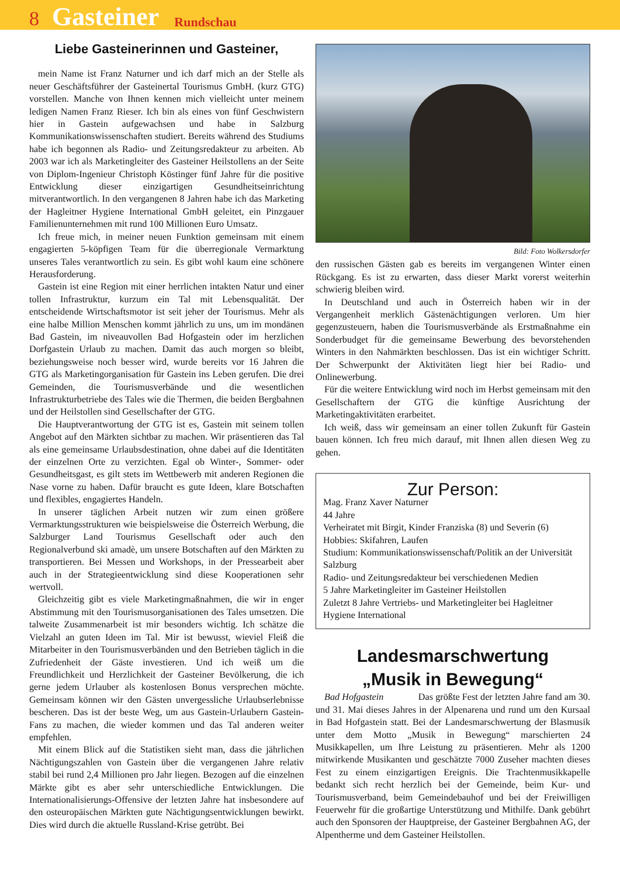8 Gasteiner Rundschau
Liebe Gasteinerinnen und Gasteiner,
mein Name ist Franz Naturner und ich darf mich an der Stelle als neuer Geschäftsführer der Gasteinertal Tourismus GmbH. (kurz GTG) vorstellen. Manche von Ihnen kennen mich vielleicht unter meinem ledigen Namen Franz Rieser. Ich bin als eines von fünf Geschwistern hier in Gastein aufgewachsen und habe in Salzburg Kommunikationswissenschaften studiert. Bereits während des Studiums habe ich begonnen als Radio- und Zeitungsredakteur zu arbeiten. Ab 2003 war ich als Marketingleiter des Gasteiner Heilstollens an der Seite von Diplom-Ingenieur Christoph Köstinger fünf Jahre für die positive Entwicklung dieser einzigartigen Gesundheitseinrichtung mitverantwortlich. In den vergangenen 8 Jahren habe ich das Marketing der Hagleitner Hygiene International GmbH geleitet, ein Pinzgauer Familienunternehmen mit rund 100 Millionen Euro Umsatz.
Ich freue mich, in meiner neuen Funktion gemeinsam mit einem engagierten 5-köpfigen Team für die überregionale Vermarktung unseres Tales verantwortlich zu sein. Es gibt wohl kaum eine schönere Herausforderung.
Gastein ist eine Region mit einer herrlichen intakten Natur und einer tollen Infrastruktur, kurzum ein Tal mit Lebensqualität. Der entscheidende Wirtschaftsmotor ist seit jeher der Tourismus. Mehr als eine halbe Million Menschen kommt jährlich zu uns, um im mondänen Bad Gastein, im niveauvollen Bad Hofgastein oder im herzlichen Dorfgastein Urlaub zu machen. Damit das auch morgen so bleibt, beziehungsweise noch besser wird, wurde bereits vor 16 Jahren die GTG als Marketingorganisation für Gastein ins Leben gerufen. Die drei Gemeinden, die Tourismusverbände und die wesentlichen Infrastrukturbetriebe des Tales wie die Thermen, die beiden Bergbahnen und der Heilstollen sind Gesellschafter der GTG.
Die Hauptverantwortung der GTG ist es, Gastein mit seinem tollen Angebot auf den Märkten sichtbar zu machen. Wir präsentieren das Tal als eine gemeinsame Urlaubsdestination, ohne dabei auf die Identitäten der einzelnen Orte zu verzichten. Egal ob Winter-, Sommer- oder Gesundheitsgast, es gilt stets im Wettbewerb mit anderen Regionen die Nase vorne zu haben. Dafür braucht es gute Ideen, klare Botschaften und flexibles, engagiertes Handeln.
In unserer täglichen Arbeit nutzen wir zum einen größere Vermarktungsstrukturen wie beispielsweise die Österreich Werbung, die Salzburger Land Tourismus Gesellschaft oder auch den Regionalverbund ski amadè, um unsere Botschaften auf den Märkten zu transportieren. Bei Messen und Workshops, in der Pressearbeit aber auch in der Strategieentwicklung sind diese Kooperationen sehr wertvoll.
Gleichzeitig gibt es viele Marketingmaßnahmen, die wir in enger Abstimmung mit den Tourismusorganisationen des Tales umsetzen. Die talweite Zusammenarbeit ist mir besonders wichtig. Ich schätze die Vielzahl an guten Ideen im Tal. Mir ist bewusst, wieviel Fleiß die Mitarbeiter in den Tourismusverbänden und den Betrieben täglich in die Zufriedenheit der Gäste investieren. Und ich weiß um die Freundlichkeit und Herzlichkeit der Gasteiner Bevölkerung, die ich gerne jedem Urlauber als kostenlosen Bonus versprechen möchte. Gemeinsam können wir den Gästen unvergessliche Urlaubserlebnisse bescheren. Das ist der beste Weg, um aus Gastein-Urlaubern Gastein-Fans zu machen, die wieder kommen und das Tal anderen weiter empfehlen.
Mit einem Blick auf die Statistiken sieht man, dass die jährlichen Nächtigungszahlen von Gastein über die vergangenen Jahre relativ stabil bei rund 2,4 Millionen pro Jahr liegen. Bezogen auf die einzelnen Märkte gibt es aber sehr unterschiedliche Entwicklungen. Die Internationalisierungs-Offensive der letzten Jahre hat insbesondere auf den osteuropäischen Märkten gute Nächtigungsentwicklungen bewirkt. Dies wird durch die aktuelle Russland-Krise getrübt. Bei
Bild: Foto Wolkersdorfer
den russischen Gästen gab es bereits im vergangenen Winter einen Rückgang. Es ist zu erwarten, dass dieser Markt vorerst weiterhin schwierig bleiben wird.
In Deutschland und auch in Österreich haben wir in der Vergangenheit merklich Gästenächtigungen verloren. Um hier gegenzusteuern, haben die Tourismusverbände als Erstmaßnahme ein Sonderbudget für die gemeinsame Bewerbung des bevorstehenden Winters in den Nahmärkten beschlossen. Das ist ein wichtiger Schritt. Der Schwerpunkt der Aktivitäten liegt hier bei Radio- und Onlinewerbung.
Für die weitere Entwicklung wird noch im Herbst gemeinsam mit den Gesellschaftern der GTG die künftige Ausrichtung der Marketingaktivitäten erarbeitet.
Ich weiß, dass wir gemeinsam an einer tollen Zukunft für Gastein bauen können. Ich freu mich darauf, mit Ihnen allen diesen Weg zu gehen.
Zur Person:
Mag. Franz Xaver Naturner
44 Jahre
Verheiratet mit Birgit, Kinder Franziska (8) und Severin (6)
Hobbies: Skifahren, Laufen
Studium: Kommunikationswissenschaft/Politik an der Universität Salzburg
Radio- und Zeitungsredakteur bei verschiedenen Medien
5 Jahre Marketingleiter im Gasteiner Heilstollen
Zuletzt 8 Jahre Vertriebs- und Marketingleiter bei Hagleitner Hygiene International
Landesmarschwertung
„Musik in Bewegung“
Bad Hofgastein Das größte Fest der letzten Jahre fand am 30. und 31. Mai dieses Jahres in der Alpenarena und rund um den Kursaal in Bad Hofgastein statt. Bei der Landesmarschwertung der Blasmusik unter dem Motto „Musik in Bewegung“ marschierten 24 Musikkapellen, um Ihre Leistung zu präsentieren. Mehr als 1200 mitwirkende Musikanten und geschätzte 7000 Zuseher machten dieses Fest zu einem einzigartigen Ereignis. Die Trachtenmusikkapelle bedankt sich recht herzlich bei der Gemeinde, beim Kur- und Tourismusverband, beim Gemeindebauhof und bei der Freiwilligen Feuerwehr für die großartige Unterstützung und Mithilfe. Dank gebührt auch den Sponsoren der Hauptpreise, der Gasteiner Bergbahnen AG, der Alpentherme und dem Gasteiner Heilstollen.